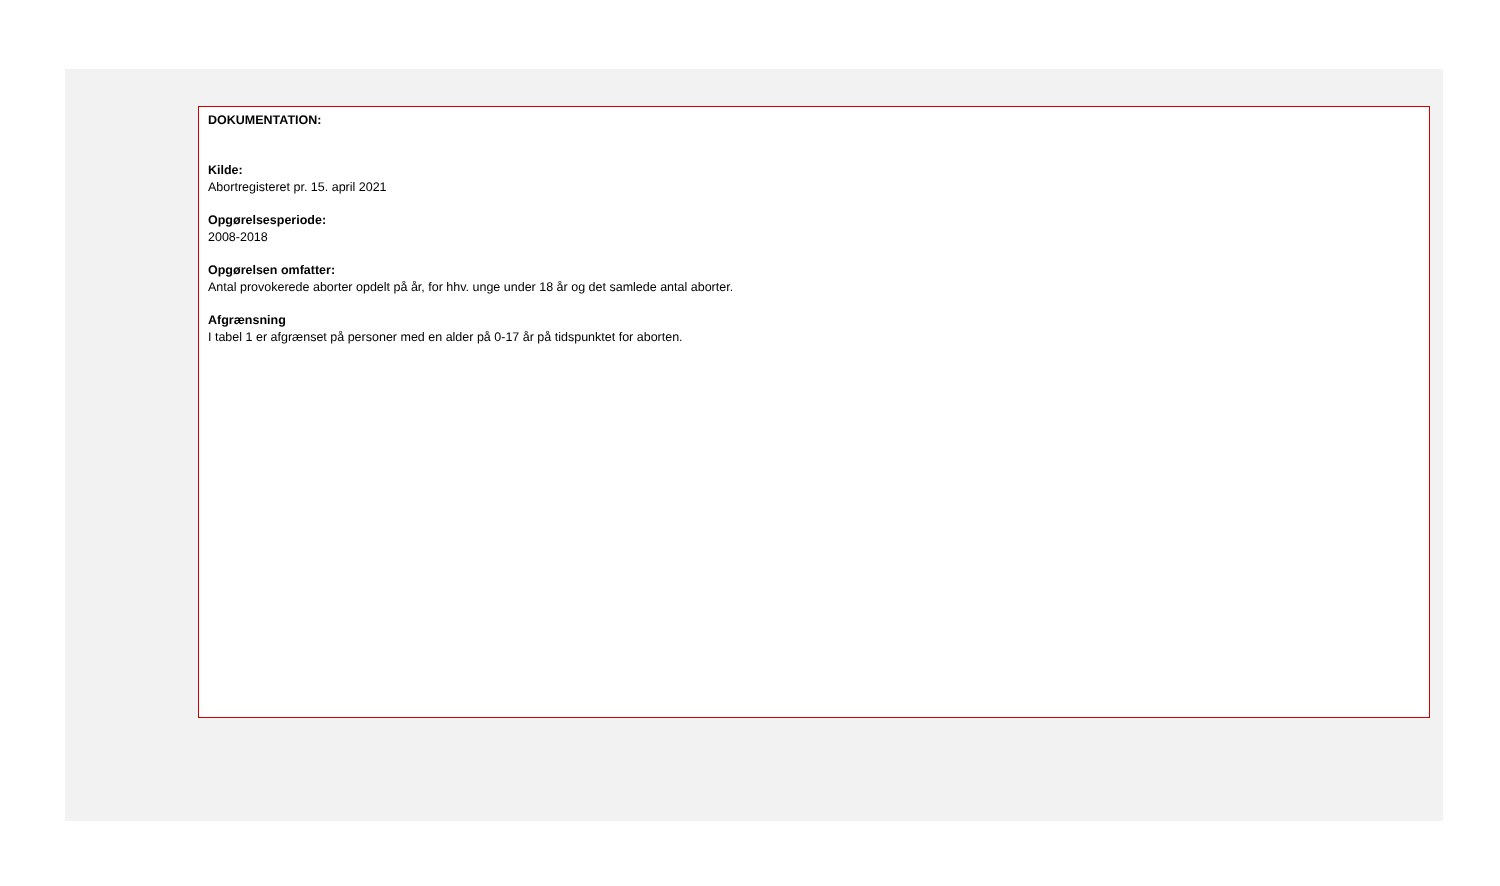DOKUMENTATION:
Kilde:
Abortregisteret pr. 15. april 2021
Opgørelsesperiode:
2008-2018
Opgørelsen omfatter:
Antal provokerede aborter opdelt på år, for hhv. unge under 18 år og det samlede antal aborter.
Afgrænsning
I tabel 1 er afgrænset på personer med en alder på 0-17 år på tidspunktet for aborten.